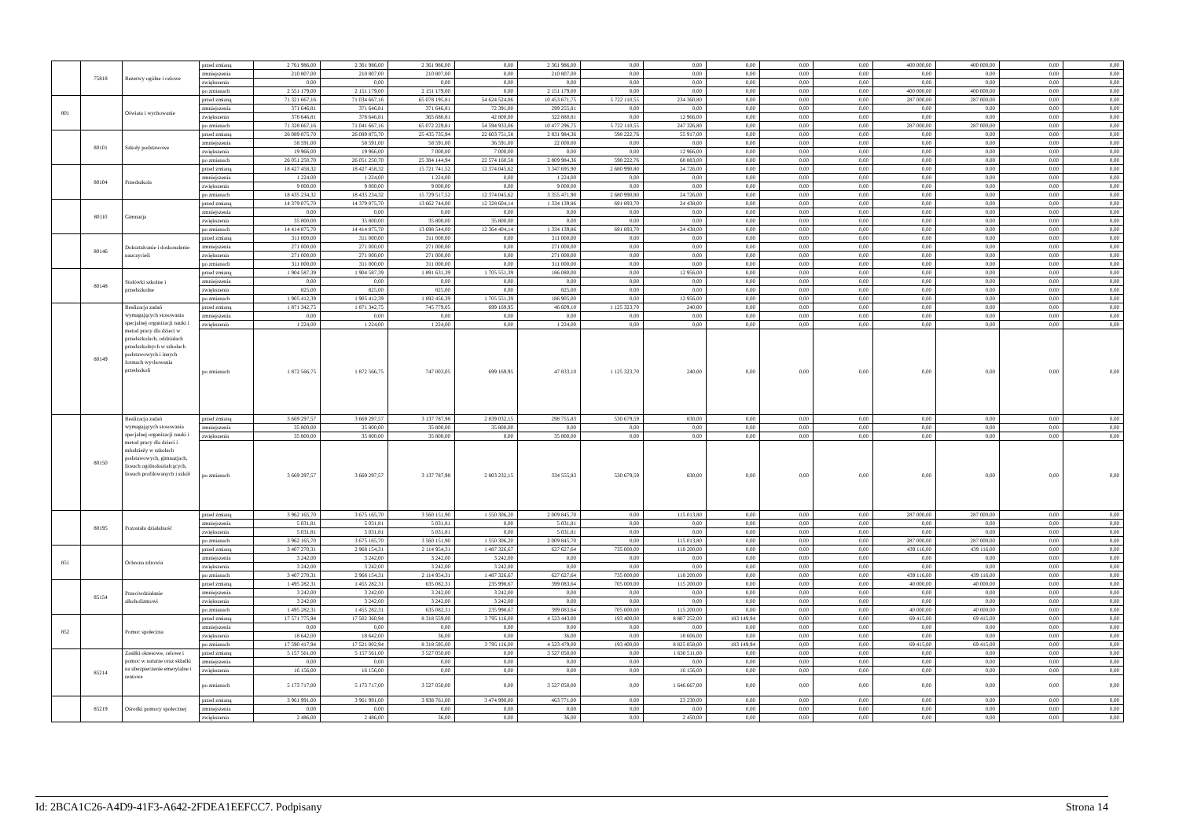| | 75818 | Rezerwy ogólne i celowe | przed zmianą | 2 761 986,00 | 2 361 986,00 | 2 361 986,00 | 0,00 | 2 361 986,00 | 0,00 | 0,00 | 0,00 | 0,00 | 0,00 | 400 000,00 | 400 000,00 | 0,00 | 0,00 |
| | | | zmniejszenia | 210 807,00 | 210 807,00 | 210 807,00 | 0,00 | 210 807,00 | 0,00 | 0,00 | 0,00 | 0,00 | 0,00 | 0,00 | 0,00 | 0,00 | 0,00 |
| | | | zwiększenia | 0,00 | 0,00 | 0,00 | 0,00 | 0,00 | 0,00 | 0,00 | 0,00 | 0,00 | 0,00 | 0,00 | 0,00 | 0,00 | 0,00 |
| | | | po zmianach | 2 551 179,00 | 2 151 179,00 | 2 151 179,00 | 0,00 | 2 151 179,00 | 0,00 | 0,00 | 0,00 | 0,00 | 0,00 | 400 000,00 | 400 000,00 | 0,00 | 0,00 |
| 801 | | Oświata i wychowanie | przed zmianą | 71 321 667,16 | 71 034 667,16 | 65 078 195,81 | 54 624 524,06 | 10 453 671,75 | 5 722 110,55 | 234 360,80 | 0,00 | 0,00 | 0,00 | 287 000,00 | 287 000,00 | 0,00 | 0,00 |
| | | | zmniejszenia | 371 646,81 | 371 646,81 | 371 646,81 | 72 391,00 | 299 255,81 | 0,00 | 0,00 | 0,00 | 0,00 | 0,00 | 0,00 | 0,00 | 0,00 | 0,00 |
| | | | zwiększenia | 378 646,81 | 378 646,81 | 365 680,81 | 42 800,00 | 322 880,81 | 0,00 | 12 966,00 | 0,00 | 0,00 | 0,00 | 0,00 | 0,00 | 0,00 | 0,00 |
| | | | po zmianach | 71 328 667,16 | 71 041 667,16 | 65 072 229,81 | 54 594 933,06 | 10 477 296,75 | 5 722 110,55 | 247 326,80 | 0,00 | 0,00 | 0,00 | 287 000,00 | 287 000,00 | 0,00 | 0,00 |
| | 80101 | Szkoły podstawowe | przed zmianą | 26 089 875,70 | 26 089 875,70 | 25 435 735,94 | 22 603 751,58 | 2 831 984,36 | 598 222,76 | 55 917,00 | 0,00 | 0,00 | 0,00 | 0,00 | 0,00 | 0,00 | 0,00 |
| | | | zmniejszenia | 58 591,00 | 58 591,00 | 58 591,00 | 36 591,00 | 22 000,00 | 0,00 | 0,00 | 0,00 | 0,00 | 0,00 | 0,00 | 0,00 | 0,00 | 0,00 |
| | | | zwiększenia | 19 966,00 | 19 966,00 | 7 000,00 | 7 000,00 | 0,00 | 0,00 | 12 966,00 | 0,00 | 0,00 | 0,00 | 0,00 | 0,00 | 0,00 | 0,00 |
| | | | po zmianach | 26 051 250,70 | 26 051 250,70 | 25 384 144,94 | 22 574 160,58 | 2 809 984,36 | 598 222,76 | 68 883,00 | 0,00 | 0,00 | 0,00 | 0,00 | 0,00 | 0,00 | 0,00 |
| | 80104 | Przedszkola | przed zmianą | 18 427 458,32 | 18 427 458,32 | 15 721 741,52 | 12 374 045,62 | 3 347 695,90 | 2 680 990,80 | 24 726,00 | 0,00 | 0,00 | 0,00 | 0,00 | 0,00 | 0,00 | 0,00 |
| | | | zmniejszenia | 1 224,00 | 1 224,00 | 1 224,00 | 0,00 | 1 224,00 | 0,00 | 0,00 | 0,00 | 0,00 | 0,00 | 0,00 | 0,00 | 0,00 | 0,00 |
| | | | zwiększenia | 9 000,00 | 9 000,00 | 9 000,00 | 0,00 | 9 000,00 | 0,00 | 0,00 | 0,00 | 0,00 | 0,00 | 0,00 | 0,00 | 0,00 | 0,00 |
| | | | po zmianach | 18 435 234,32 | 18 435 234,32 | 15 729 517,52 | 12 374 045,62 | 3 355 471,90 | 2 680 990,80 | 24 726,00 | 0,00 | 0,00 | 0,00 | 0,00 | 0,00 | 0,00 | 0,00 |
| | 80110 | Gimnazja | przed zmianą | 14 379 075,70 | 14 379 075,70 | 13 662 744,00 | 12 328 604,14 | 1 334 139,86 | 691 893,70 | 24 438,00 | 0,00 | 0,00 | 0,00 | 0,00 | 0,00 | 0,00 | 0,00 |
| | | | zmniejszenia | 0,00 | 0,00 | 0,00 | 0,00 | 0,00 | 0,00 | 0,00 | 0,00 | 0,00 | 0,00 | 0,00 | 0,00 | 0,00 | 0,00 |
| | | | zwiększenia | 35 800,00 | 35 800,00 | 35 800,00 | 35 800,00 | 0,00 | 0,00 | 0,00 | 0,00 | 0,00 | 0,00 | 0,00 | 0,00 | 0,00 | 0,00 |
| | | | po zmianach | 14 414 875,70 | 14 414 875,70 | 13 698 544,00 | 12 364 404,14 | 1 334 139,86 | 691 893,70 | 24 438,00 | 0,00 | 0,00 | 0,00 | 0,00 | 0,00 | 0,00 | 0,00 |
| | 80146 | Dokształcanie i doskonalenie nauczycieli | przed zmianą | 311 000,00 | 311 000,00 | 311 000,00 | 0,00 | 311 000,00 | 0,00 | 0,00 | 0,00 | 0,00 | 0,00 | 0,00 | 0,00 | 0,00 | 0,00 |
| | | | zmniejszenia | 271 000,00 | 271 000,00 | 271 000,00 | 0,00 | 271 000,00 | 0,00 | 0,00 | 0,00 | 0,00 | 0,00 | 0,00 | 0,00 | 0,00 | 0,00 |
| | | | zwiększenia | 271 000,00 | 271 000,00 | 271 000,00 | 0,00 | 271 000,00 | 0,00 | 0,00 | 0,00 | 0,00 | 0,00 | 0,00 | 0,00 | 0,00 | 0,00 |
| | | | po zmianach | 311 000,00 | 311 000,00 | 311 000,00 | 0,00 | 311 000,00 | 0,00 | 0,00 | 0,00 | 0,00 | 0,00 | 0,00 | 0,00 | 0,00 | 0,00 |
| | 80148 | Stołówki szkolne i przedszkolne | przed zmianą | 1 904 587,39 | 1 904 587,39 | 1 891 631,39 | 1 705 551,39 | 186 080,00 | 0,00 | 12 956,00 | 0,00 | 0,00 | 0,00 | 0,00 | 0,00 | 0,00 | 0,00 |
| | | | zmniejszenia | 0,00 | 0,00 | 0,00 | 0,00 | 0,00 | 0,00 | 0,00 | 0,00 | 0,00 | 0,00 | 0,00 | 0,00 | 0,00 | 0,00 |
| | | | zwiększenia | 825,00 | 825,00 | 825,00 | 0,00 | 825,00 | 0,00 | 0,00 | 0,00 | 0,00 | 0,00 | 0,00 | 0,00 | 0,00 | 0,00 |
| | | | po zmianach | 1 905 412,39 | 1 905 412,39 | 1 892 456,39 | 1 705 551,39 | 186 905,00 | 0,00 | 12 956,00 | 0,00 | 0,00 | 0,00 | 0,00 | 0,00 | 0,00 | 0,00 |
| | 80149 | Realizacja zadań wymagających stosowania specjalnej organizacji nauki i metod pracy dla dzieci w przedszkolach, oddziałach przedszkolnych w szkołach podstawowych i innych formach wychowania przedszkoli | przed zmianą | 1 871 342,75 | 1 871 342,75 | 745 779,05 | 699 169,95 | 46 609,10 | 1 125 323,70 | 240,00 | 0,00 | 0,00 | 0,00 | 0,00 | 0,00 | 0,00 | 0,00 |
| | | | zmniejszenia | 0,00 | 0,00 | 0,00 | 0,00 | 0,00 | 0,00 | 0,00 | 0,00 | 0,00 | 0,00 | 0,00 | 0,00 | 0,00 | 0,00 |
| | | | zwiększenia | 1 224,00 | 1 224,00 | 1 224,00 | 0,00 | 1 224,00 | 0,00 | 0,00 | 0,00 | 0,00 | 0,00 | 0,00 | 0,00 | 0,00 | 0,00 |
| | | | po zmianach | 1 872 566,75 | 1 872 566,75 | 747 003,05 | 699 169,95 | 47 833,10 | 1 125 323,70 | 240,00 | 0,00 | 0,00 | 0,00 | 0,00 | 0,00 | 0,00 | 0,00 |
| | 80150 | Realizacja zadań wymagających stosowania specjalnej organizacji nauki i metod pracy dla dzieci i młodzieży w szkołach podstawowych, gimnazjach, liceach ogólnokształcących, liceach profilowanych i szkół | przed zmianą | 3 669 297,57 | 3 669 297,57 | 3 137 787,98 | 2 839 032,15 | 298 755,83 | 530 679,59 | 830,00 | 0,00 | 0,00 | 0,00 | 0,00 | 0,00 | 0,00 | 0,00 |
| | | | zmniejszenia | 35 800,00 | 35 800,00 | 35 800,00 | 35 800,00 | 0,00 | 0,00 | 0,00 | 0,00 | 0,00 | 0,00 | 0,00 | 0,00 | 0,00 | 0,00 |
| | | | zwiększenia | 35 800,00 | 35 800,00 | 35 800,00 | 0,00 | 35 800,00 | 0,00 | 0,00 | 0,00 | 0,00 | 0,00 | 0,00 | 0,00 | 0,00 | 0,00 |
| | | | po zmianach | 3 669 297,57 | 3 669 297,57 | 3 137 787,98 | 2 803 232,15 | 334 555,83 | 530 679,59 | 830,00 | 0,00 | 0,00 | 0,00 | 0,00 | 0,00 | 0,00 | 0,00 |
| | 80195 | Pozostała działalność | przed zmianą | 3 962 165,70 | 3 675 165,70 | 3 560 151,90 | 1 550 306,20 | 2 009 845,70 | 0,00 | 115 013,80 | 0,00 | 0,00 | 0,00 | 287 000,00 | 287 000,00 | 0,00 | 0,00 |
| | | | zmniejszenia | 5 031,81 | 5 031,81 | 5 031,81 | 0,00 | 5 031,81 | 0,00 | 0,00 | 0,00 | 0,00 | 0,00 | 0,00 | 0,00 | 0,00 | 0,00 |
| | | | zwiększenia | 5 031,81 | 5 031,81 | 5 031,81 | 0,00 | 5 031,81 | 0,00 | 0,00 | 0,00 | 0,00 | 0,00 | 0,00 | 0,00 | 0,00 | 0,00 |
| | | | po zmianach | 3 962 165,70 | 3 675 165,70 | 3 560 151,90 | 1 550 306,20 | 2 009 845,70 | 0,00 | 115 013,80 | 0,00 | 0,00 | 0,00 | 287 000,00 | 287 000,00 | 0,00 | 0,00 |
| 851 | | Ochrona zdrowia | przed zmianą | 3 407 270,31 | 2 968 154,31 | 2 114 954,31 | 1 487 326,67 | 627 627,64 | 735 000,00 | 118 200,00 | 0,00 | 0,00 | 0,00 | 439 116,00 | 439 116,00 | 0,00 | 0,00 |
| | | | zmniejszenia | 3 242,00 | 3 242,00 | 3 242,00 | 3 242,00 | 0,00 | 0,00 | 0,00 | 0,00 | 0,00 | 0,00 | 0,00 | 0,00 | 0,00 | 0,00 |
| | | | zwiększenia | 3 242,00 | 3 242,00 | 3 242,00 | 3 242,00 | 0,00 | 0,00 | 0,00 | 0,00 | 0,00 | 0,00 | 0,00 | 0,00 | 0,00 | 0,00 |
| | | | po zmianach | 3 407 270,31 | 2 968 154,31 | 2 114 954,31 | 1 487 326,67 | 627 627,64 | 735 000,00 | 118 200,00 | 0,00 | 0,00 | 0,00 | 439 116,00 | 439 116,00 | 0,00 | 0,00 |
| | 85154 | Przeciwdziałanie alkoholizmowi | przed zmianą | 1 495 282,31 | 1 455 282,31 | 635 082,31 | 235 998,67 | 399 083,64 | 705 000,00 | 115 200,00 | 0,00 | 0,00 | 0,00 | 40 000,00 | 40 000,00 | 0,00 | 0,00 |
| | | | zmniejszenia | 3 242,00 | 3 242,00 | 3 242,00 | 3 242,00 | 0,00 | 0,00 | 0,00 | 0,00 | 0,00 | 0,00 | 0,00 | 0,00 | 0,00 | 0,00 |
| | | | zwiększenia | 3 242,00 | 3 242,00 | 3 242,00 | 3 242,00 | 0,00 | 0,00 | 0,00 | 0,00 | 0,00 | 0,00 | 0,00 | 0,00 | 0,00 | 0,00 |
| | | | po zmianach | 1 495 282,31 | 1 455 282,31 | 635 082,31 | 235 998,67 | 399 083,64 | 705 000,00 | 115 200,00 | 0,00 | 0,00 | 0,00 | 40 000,00 | 40 000,00 | 0,00 | 0,00 |
| 852 | | Pomoc społeczna | przed zmianą | 17 571 775,94 | 17 502 360,94 | 8 318 559,00 | 3 795 116,00 | 4 523 443,00 | 193 400,00 | 8 807 252,00 | 183 149,94 | 0,00 | 0,00 | 69 415,00 | 69 415,00 | 0,00 | 0,00 |
| | | | zmniejszenia | 0,00 | 0,00 | 0,00 | 0,00 | 0,00 | 0,00 | 0,00 | 0,00 | 0,00 | 0,00 | 0,00 | 0,00 | 0,00 | 0,00 |
| | | | zwiększenia | 18 642,00 | 18 642,00 | 36,00 | 0,00 | 36,00 | 0,00 | 18 606,00 | 0,00 | 0,00 | 0,00 | 0,00 | 0,00 | 0,00 | 0,00 |
| | | | po zmianach | 17 590 417,94 | 17 521 002,94 | 8 318 595,00 | 3 795 116,00 | 4 523 479,00 | 193 400,00 | 8 825 858,00 | 183 149,94 | 0,00 | 0,00 | 69 415,00 | 69 415,00 | 0,00 | 0,00 |
| | 85214 | Zasiłki okresowe, celowe i pomoc w naturze oraz składki na ubezpieczenie emerytalne i rentowe | przed zmianą | 5 157 561,00 | 5 157 561,00 | 3 527 050,00 | 0,00 | 3 527 050,00 | 0,00 | 1 630 511,00 | 0,00 | 0,00 | 0,00 | 0,00 | 0,00 | 0,00 | 0,00 |
| | | | zmniejszenia | 0,00 | 0,00 | 0,00 | 0,00 | 0,00 | 0,00 | 0,00 | 0,00 | 0,00 | 0,00 | 0,00 | 0,00 | 0,00 | 0,00 |
| | | | zwiększenia | 16 156,00 | 16 156,00 | 0,00 | 0,00 | 0,00 | 0,00 | 16 156,00 | 0,00 | 0,00 | 0,00 | 0,00 | 0,00 | 0,00 | 0,00 |
| | | | po zmianach | 5 173 717,00 | 5 173 717,00 | 3 527 050,00 | 0,00 | 3 527 050,00 | 0,00 | 1 646 667,00 | 0,00 | 0,00 | 0,00 | 0,00 | 0,00 | 0,00 | 0,00 |
| | 85219 | Ośrodki pomocy społecznej | przed zmianą | 3 961 991,00 | 3 961 991,00 | 3 938 761,00 | 3 474 990,00 | 463 771,00 | 0,00 | 23 230,00 | 0,00 | 0,00 | 0,00 | 0,00 | 0,00 | 0,00 | 0,00 |
| | | | zmniejszenia | 0,00 | 0,00 | 0,00 | 0,00 | 0,00 | 0,00 | 0,00 | 0,00 | 0,00 | 0,00 | 0,00 | 0,00 | 0,00 | 0,00 |
| | | | zwiększenia | 2 486,00 | 2 486,00 | 36,00 | 0,00 | 36,00 | 0,00 | 2 450,00 | 0,00 | 0,00 | 0,00 | 0,00 | 0,00 | 0,00 | 0,00 |
Id: 2BCA1C26-A4D9-41F3-A642-2FDEA1EEFCC7. Podpisany Strona 14